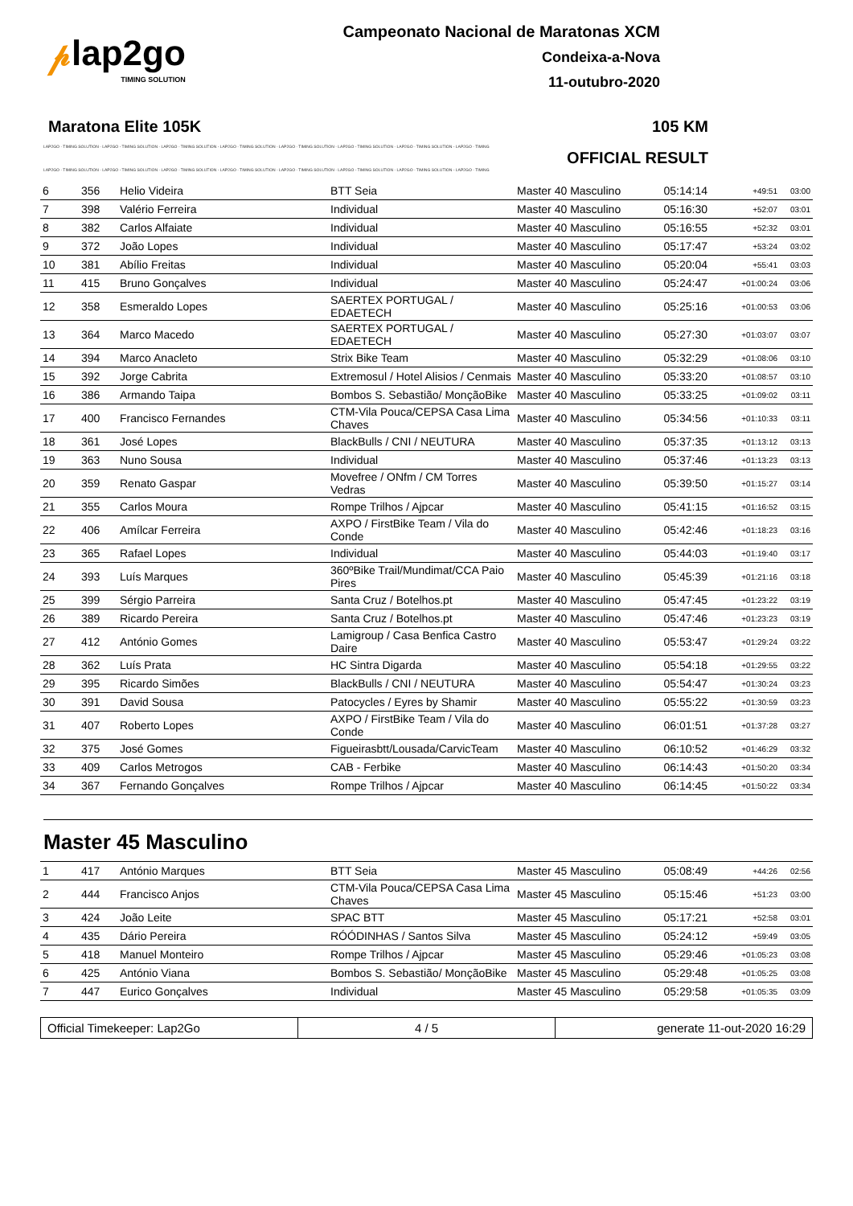𝓅lap2go
TIMING SOLUTION
Campeonato Nacional de Maratonas XCM
Condeixa-a-Nova
11-outubro-2020
Maratona Elite 105K 105 KM
LAP2GO - TIMING SOLUTION - LAP2GO - TIMING SOLUTION - LAP2GO - TIMING SOLUTION - LAP2GO - TIMING SOLUTION - LAP2GO - TIMING SOLUTION - LAP2GO - TIMING SOLUTION - LAP2GO - TIMING SOLUTION - LAP2GO - TIMING
OFFICIAL RESULT
LAP2GO - TIMING SOLUTION - LAP2GO - TIMING SOLUTION - LAP2GO - TIMING SOLUTION - LAP2GO - TIMING SOLUTION - LAP2GO - TIMING SOLUTION - LAP2GO - TIMING SOLUTION - LAP2GO - TIMING SOLUTION - LAP2GO - TIMING
| 6 | 356 | Helio Videira | BTT Seia | Master 40 Masculino | 05:14:14 | +49:51 | 03:00 |
| 7 | 398 | Valério Ferreira | Individual | Master 40 Masculino | 05:16:30 | +52:07 | 03:01 |
| 8 | 382 | Carlos Alfaiate | Individual | Master 40 Masculino | 05:16:55 | +52:32 | 03:01 |
| 9 | 372 | João Lopes | Individual | Master 40 Masculino | 05:17:47 | +53:24 | 03:02 |
| 10 | 381 | Abílio Freitas | Individual | Master 40 Masculino | 05:20:04 | +55:41 | 03:03 |
| 11 | 415 | Bruno Gonçalves | Individual | Master 40 Masculino | 05:24:47 | +01:00:24 | 03:06 |
| 12 | 358 | Esmeraldo Lopes | SAERTEX PORTUGAL / EDAETECH | Master 40 Masculino | 05:25:16 | +01:00:53 | 03:06 |
| 13 | 364 | Marco Macedo | SAERTEX PORTUGAL / EDAETECH | Master 40 Masculino | 05:27:30 | +01:03:07 | 03:07 |
| 14 | 394 | Marco Anacleto | Strix Bike Team | Master 40 Masculino | 05:32:29 | +01:08:06 | 03:10 |
| 15 | 392 | Jorge Cabrita | Extremosul / Hotel Alisios / Cenmais | Master 40 Masculino | 05:33:20 | +01:08:57 | 03:10 |
| 16 | 386 | Armando Taipa | Bombos S. Sebastião/ MonçãoBike | Master 40 Masculino | 05:33:25 | +01:09:02 | 03:11 |
| 17 | 400 | Francisco Fernandes | CTM-Vila Pouca/CEPSA Casa Lima Chaves | Master 40 Masculino | 05:34:56 | +01:10:33 | 03:11 |
| 18 | 361 | José Lopes | BlackBulls / CNI / NEUTURA | Master 40 Masculino | 05:37:35 | +01:13:12 | 03:13 |
| 19 | 363 | Nuno Sousa | Individual | Master 40 Masculino | 05:37:46 | +01:13:23 | 03:13 |
| 20 | 359 | Renato Gaspar | Movefree / ONfm / CM Torres Vedras | Master 40 Masculino | 05:39:50 | +01:15:27 | 03:14 |
| 21 | 355 | Carlos Moura | Rompe Trilhos / Ajpcar | Master 40 Masculino | 05:41:15 | +01:16:52 | 03:15 |
| 22 | 406 | Amílcar Ferreira | AXPO / FirstBike Team / Vila do Conde | Master 40 Masculino | 05:42:46 | +01:18:23 | 03:16 |
| 23 | 365 | Rafael Lopes | Individual | Master 40 Masculino | 05:44:03 | +01:19:40 | 03:17 |
| 24 | 393 | Luís Marques | 360ºBike Trail/Mundimat/CCA Paio Pires | Master 40 Masculino | 05:45:39 | +01:21:16 | 03:18 |
| 25 | 399 | Sérgio Parreira | Santa Cruz / Botelhos.pt | Master 40 Masculino | 05:47:45 | +01:23:22 | 03:19 |
| 26 | 389 | Ricardo Pereira | Santa Cruz / Botelhos.pt | Master 40 Masculino | 05:47:46 | +01:23:23 | 03:19 |
| 27 | 412 | António Gomes | Lamigroup / Casa Benfica Castro Daire | Master 40 Masculino | 05:53:47 | +01:29:24 | 03:22 |
| 28 | 362 | Luís Prata | HC Sintra Digarda | Master 40 Masculino | 05:54:18 | +01:29:55 | 03:22 |
| 29 | 395 | Ricardo Simões | BlackBulls / CNI / NEUTURA | Master 40 Masculino | 05:54:47 | +01:30:24 | 03:23 |
| 30 | 391 | David Sousa | Patocycles / Eyres by Shamir | Master 40 Masculino | 05:55:22 | +01:30:59 | 03:23 |
| 31 | 407 | Roberto Lopes | AXPO / FirstBike Team / Vila do Conde | Master 40 Masculino | 06:01:51 | +01:37:28 | 03:27 |
| 32 | 375 | José Gomes | Figueirasbtt/Lousada/CarvicTeam | Master 40 Masculino | 06:10:52 | +01:46:29 | 03:32 |
| 33 | 409 | Carlos Metrogos | CAB - Ferbike | Master 40 Masculino | 06:14:43 | +01:50:20 | 03:34 |
| 34 | 367 | Fernando Gonçalves | Rompe Trilhos / Ajpcar | Master 40 Masculino | 06:14:45 | +01:50:22 | 03:34 |
Master 45 Masculino
| 1 | 417 | António Marques | BTT Seia | Master 45 Masculino | 05:08:49 | +44:26 | 02:56 |
| 2 | 444 | Francisco Anjos | CTM-Vila Pouca/CEPSA Casa Lima Chaves | Master 45 Masculino | 05:15:46 | +51:23 | 03:00 |
| 3 | 424 | João Leite | SPAC BTT | Master 45 Masculino | 05:17:21 | +52:58 | 03:01 |
| 4 | 435 | Dário Pereira | RÓÓDINHAS / Santos Silva | Master 45 Masculino | 05:24:12 | +59:49 | 03:05 |
| 5 | 418 | Manuel Monteiro | Rompe Trilhos / Ajpcar | Master 45 Masculino | 05:29:46 | +01:05:23 | 03:08 |
| 6 | 425 | António Viana | Bombos S. Sebastião/ MonçãoBike | Master 45 Masculino | 05:29:48 | +01:05:25 | 03:08 |
| 7 | 447 | Eurico Gonçalves | Individual | Master 45 Masculino | 05:29:58 | +01:05:35 | 03:09 |
Official Timekeeper: Lap2Go 4 / 5 generate 11-out-2020 16:29